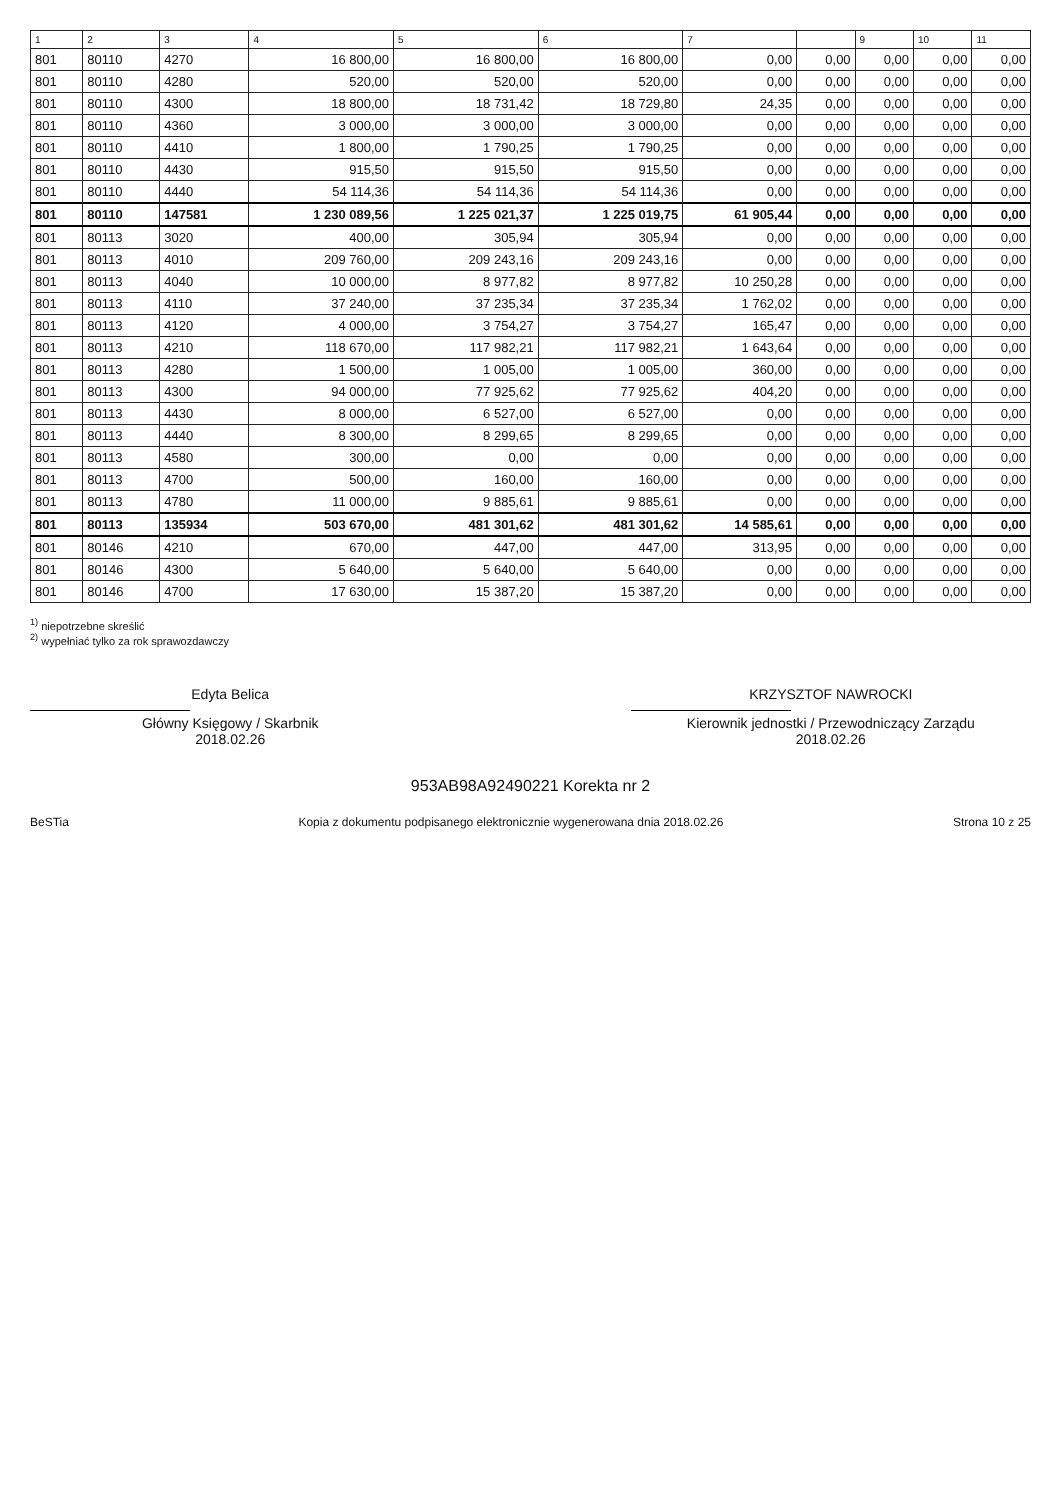| 1 | 2 | 3 | 4 | 5 | 6 | 7 | | 9 | 10 | 11 |
| --- | --- | --- | --- | --- | --- | --- | --- | --- | --- | --- |
| 801 | 80110 | 4270 | 16 800,00 | 16 800,00 | 16 800,00 | 0,00 | 0,00 | 0,00 | 0,00 | 0,00 |
| 801 | 80110 | 4280 | 520,00 | 520,00 | 520,00 | 0,00 | 0,00 | 0,00 | 0,00 | 0,00 |
| 801 | 80110 | 4300 | 18 800,00 | 18 731,42 | 18 729,80 | 24,35 | 0,00 | 0,00 | 0,00 | 0,00 |
| 801 | 80110 | 4360 | 3 000,00 | 3 000,00 | 3 000,00 | 0,00 | 0,00 | 0,00 | 0,00 | 0,00 |
| 801 | 80110 | 4410 | 1 800,00 | 1 790,25 | 1 790,25 | 0,00 | 0,00 | 0,00 | 0,00 | 0,00 |
| 801 | 80110 | 4430 | 915,50 | 915,50 | 915,50 | 0,00 | 0,00 | 0,00 | 0,00 | 0,00 |
| 801 | 80110 | 4440 | 54 114,36 | 54 114,36 | 54 114,36 | 0,00 | 0,00 | 0,00 | 0,00 | 0,00 |
| 801 | 80110 | 147581 | 1 230 089,56 | 1 225 021,37 | 1 225 019,75 | 61 905,44 | 0,00 | 0,00 | 0,00 | 0,00 |
| 801 | 80113 | 3020 | 400,00 | 305,94 | 305,94 | 0,00 | 0,00 | 0,00 | 0,00 | 0,00 |
| 801 | 80113 | 4010 | 209 760,00 | 209 243,16 | 209 243,16 | 0,00 | 0,00 | 0,00 | 0,00 | 0,00 |
| 801 | 80113 | 4040 | 10 000,00 | 8 977,82 | 8 977,82 | 10 250,28 | 0,00 | 0,00 | 0,00 | 0,00 |
| 801 | 80113 | 4110 | 37 240,00 | 37 235,34 | 37 235,34 | 1 762,02 | 0,00 | 0,00 | 0,00 | 0,00 |
| 801 | 80113 | 4120 | 4 000,00 | 3 754,27 | 3 754,27 | 165,47 | 0,00 | 0,00 | 0,00 | 0,00 |
| 801 | 80113 | 4210 | 118 670,00 | 117 982,21 | 117 982,21 | 1 643,64 | 0,00 | 0,00 | 0,00 | 0,00 |
| 801 | 80113 | 4280 | 1 500,00 | 1 005,00 | 1 005,00 | 360,00 | 0,00 | 0,00 | 0,00 | 0,00 |
| 801 | 80113 | 4300 | 94 000,00 | 77 925,62 | 77 925,62 | 404,20 | 0,00 | 0,00 | 0,00 | 0,00 |
| 801 | 80113 | 4430 | 8 000,00 | 6 527,00 | 6 527,00 | 0,00 | 0,00 | 0,00 | 0,00 | 0,00 |
| 801 | 80113 | 4440 | 8 300,00 | 8 299,65 | 8 299,65 | 0,00 | 0,00 | 0,00 | 0,00 | 0,00 |
| 801 | 80113 | 4580 | 300,00 | 0,00 | 0,00 | 0,00 | 0,00 | 0,00 | 0,00 | 0,00 |
| 801 | 80113 | 4700 | 500,00 | 160,00 | 160,00 | 0,00 | 0,00 | 0,00 | 0,00 | 0,00 |
| 801 | 80113 | 4780 | 11 000,00 | 9 885,61 | 9 885,61 | 0,00 | 0,00 | 0,00 | 0,00 | 0,00 |
| 801 | 80113 | 135934 | 503 670,00 | 481 301,62 | 481 301,62 | 14 585,61 | 0,00 | 0,00 | 0,00 | 0,00 |
| 801 | 80146 | 4210 | 670,00 | 447,00 | 447,00 | 313,95 | 0,00 | 0,00 | 0,00 | 0,00 |
| 801 | 80146 | 4300 | 5 640,00 | 5 640,00 | 5 640,00 | 0,00 | 0,00 | 0,00 | 0,00 | 0,00 |
| 801 | 80146 | 4700 | 17 630,00 | 15 387,20 | 15 387,20 | 0,00 | 0,00 | 0,00 | 0,00 | 0,00 |
<sup>1)</sup> niepotrzebne skreślić
<sup>2)</sup> wypełniać tylko za rok sprawozdawczy
Edyta Belica
Główny Księgowy / Skarbnik
2018.02.26
KRZYSZTOF NAWROCKI
Kierownik jednostki / Przewodniczący Zarządu
2018.02.26
953AB98A92490221 Korekta nr 2
BeSTia Kopia z dokumentu podpisanego elektronicznie wygenerowana dnia 2018.02.26 Strona 10 z 25